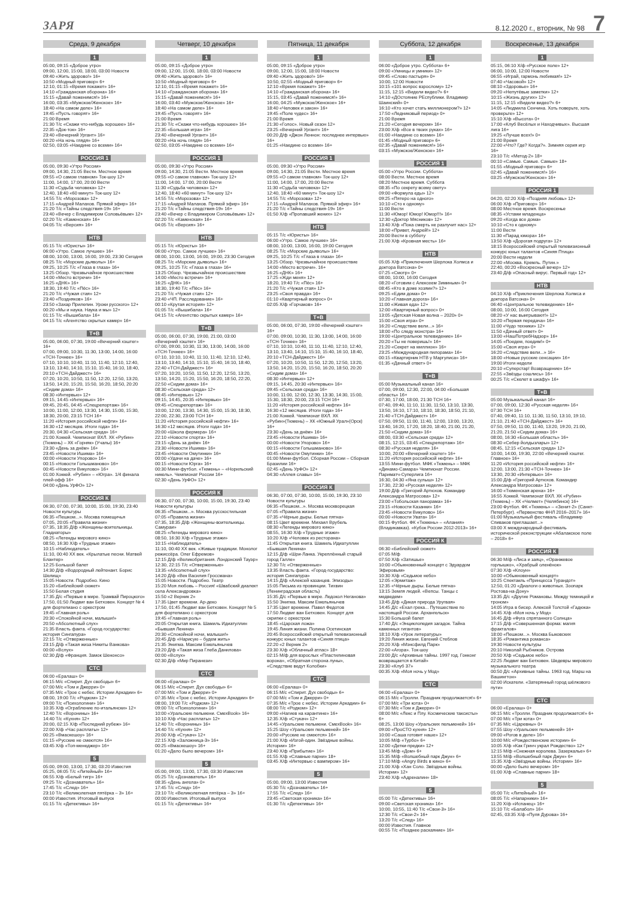ЗАРЯ
8.12.2020 г., вторник, № 98 7
Среда, 9 декабря
1
05:00, 09:15 «Доброе утро»
09:00, 12:00, 15:00, 18:00, 03:00 Новости
09:40 «Жить здорово!» 16+
10:50 «Модный приговор» 6+
12:10, 01:15 «Время покажет» 16+
14:10 «Гражданская оборона» 16+
15:15 «Давай поженимся!» 16+
16:00, 03:35 «Мужское/Женское» 16+
18:40 «На самом деле» 16+
19:45 «Пусть говорят» 16+
21:00 Время
21:30 Т/с «Скажи что-нибудь хорошее» 16+
22:35 «Док-ток» 16+
23:40 «Вечерний Ургант» 16+
00:20 «На ночь глядя» 16+
02:50, 03:05 «Наедине со всеми» 16+
РОССИЯ 1
05:00, 09:30 «Утро России»
09:00, 14:30, 21:05 Вести. Местное время
09:55 «О самом главном» Ток-шоу 12+
11:00, 14:00, 17:00, 20:00 Вести
11:30 «Судьба человека» 12+
12:40, 18:40 «60 минут» Ток-шоу 12+
14:55 Т/с «Морозова» 12+
17:15 «Андрей Малахов. Прямой эфир» 16+
21:20 Т/с «Тайны следствия-19» 16+
23:40 «Вечер с Владимиром Соловьёвым» 12+
02:20 Т/с «Каменская» 16+
04:05 Т/с «Версия» 16+
НТВ
05:15 Т/с «Юристы» 16+
06:00 «Утро. Самое лучшее» 16+
08:00, 10:00, 13:00, 16:00, 19:00, 23:30 Сегодня
08:25 Т/с «Морские дьяволы» 16+
09:25, 10:25 Т/с «Глаза в глаза» 16+
13:25 Обзор. Чрезвычайное происшествие
14:00 «Место встречи» 16+
16:25 «ДНК» 16+
18:30, 19:40 Т/с «Пёс» 16+
21:20 Т/с «Чужая стая» 12+
23:40 «Поздняков» 16+
23:50 «Захар Прилепин. Уроки русского» 12+
00:20 «Мы и наука. Наука и мы» 12+
01:15 Т/с «Вышибала» 16+
04:15 Т/с «Агентство скрытых камер» 16+
Т+В
05:00, 06:00, 07:30, 19:00 «Вечерний хэштег» 16+
07:00, 09:00, 10:30, 11:30, 13:00, 14:00, 16:00 «ТСН-Точнее» 16+
07:10, 10:10, 10:40, 11:10, 11:40, 12:10, 12:40, 13:10, 13:40, 14:10, 15:10, 15:40, 16:10, 18:40, 20:10 «ТСН-Дайджест» 16+
07:20, 10:20, 10:50, 11:50, 12:20, 12:50, 13:20, 13:50, 14:20, 15:20, 15:50, 16:20, 18:50, 20:20 «Сидим дома» 16+
08:30 «Интервью» 12+
09:15, 14:45 «Интервью» 16+
09:45, 20:45, 04:45 «Спецрепортаж» 16+
10:00, 11:00, 12:00, 13:30, 14:30, 15:00, 15:30, 18:30, 20:00, 23:15 ТСН 16+
11:20 «История российской нефти» 16+
16:30 «12 месяцев. Итоги года» 16+
20:30, 04:30 «Сельская среда» 16+
21:00 Хоккей. Чемпионат ВХЛ. ХК «Рубин» (Тюмень) – ХК «Горняк» (Учалы) 16+
23:30 «День за днём» 16+
23:45 «Новости Ишима» 16+
00:00 «Новости Упорово» 16+
00:15 «Новости Голышманово» 16+
00:45 «Новости Викулово» 16+
01:00 Хоккей. «Рубин» – «Югра». 1/4 финала плей-офф 16+
04:00 «День УрФО» 12+
РОССИЯ К
06:30, 07:00, 07:30, 10:00, 15:00, 19:30, 23:40 Новости культуры
06:35 «Пешком...». Москва помещичья
07:05, 20:05 «Правила жизни»
07:35, 18:35 Д/ф «Женщины-воительницы. Гладиаторы»
08:25 «Легенды мирового кино»
08:50, 16:30 Х/ф «Трудные этажи»
10:15 «Наблюдатель»
11:10, 00:40 ХХ век. «Крылатые песни. Матвей Блантер»
12:25 Большой балет
14:30 Д/ф «Водородный лейтенант. Борис Шелищ»
15:05 Новости. Подробно. Кино
15:20 «Библейский сюжет»
15:50 Белая студия
17:35 Д/с «Первые в мире. Трамвай Пироцкого»
17:50, 01:50 Людвиг ван Бетховен. Концерт № 4 для фортепиано с оркестром
19:45 «Главная роль»
20:30 «Спокойной ночи, малыши!»
20:50 «Абсолютный слух»
21:35 Власть факта. «Город-государство: история Сингапура»
22:15 Т/с «Отверженные»
23:15 Д/ф «Такая жиза Никиты Ванкова»
00:00 «Вслух»
02:30 Д/ф «Франция. Замок Шенонсо»
СТС
06:00 «Ералаш» 0+
06:15 М/с «Спирит. Дух свободы» 6+
07:00 М/с «Том и Джерри» 0+
07:35 М/с «Трое с небес. Истории Аркадии» 6+
08:00, 19:00 Т/с «Родком» 12+
09:00 Т/с «Психологини» 16+
10:35 Х/ф «Ограбление по-итальянски» 12+
12:40 Т/с «Воронины» 16+
14:40 Т/с «Кухня» 12+
20:00, 02:15 Х/ф «Последний рубеж» 16+
22:00 Х/ф «Час расплаты» 12+
00:25 «Вмаскешоу» 16+
01:15 «Русские не смеются» 16+
03:45 Х/ф «Топ-менеджер» 16+
5
05:00, 09:00, 13:00, 17:30, 03:20 Известия
05:25, 06:05 Т/с «Литейный» 16+
06:55 Х/ф «Белый тигр» 16+
09:25 Т/с «Дознаватель» 16+
17:45 Т/с «След» 16+
23:10 Т/с «Великолепная пятёрка – 3» 16+
00:00 Известия. Итоговый выпуск
01:15 Т/с «Детективы» 16+
Четверг, 10 декабря
1
05:00, 09:15 «Доброе утро»
09:00, 12:00, 15:00, 18:00, 03:00 Новости
09:40 «Жить здорово!» 16+
10:50 «Модный приговор» 6+
12:10, 01:15 «Время покажет» 16+
14:10 «Гражданская оборона» 16+
15:15 «Давай поженимся!» 16+
16:00, 03:40 «Мужское/Женское» 16+
18:40 «На самом деле» 16+
19:45 «Пусть говорят» 16+
21:00 Время
21:30 Т/с «Скажи что-нибудь хорошее» 16+
22:35 «Большая игра» 16+
23:40 «Вечерний Ургант» 16+
00:20 «На ночь глядя» 16+
02:50, 03:05 «Наедине со всеми» 16+
РОССИЯ 1
05:00, 09:30 «Утро России»
09:00, 14:30, 21:05 Вести. Местное время
09:55 «О самом главном» Ток-шоу 12+
11:00, 14:00, 17:00, 20:00 Вести
11:30 «Судьба человека» 12+
12:40, 18:40 «60 минут» Ток-шоу 12+
14:55 Т/с «Морозова» 12+
17:15 «Андрей Малахов. Прямой эфир» 16+
21:20 Т/с «Тайны следствия-19» 16+
23:40 «Вечер с Владимиром Соловьёвым» 12+
02:20 Т/с «Каменская» 16+
04:05 Т/с «Версия» 16+
НТВ
05:15 Т/с «Юристы» 16+
06:00 «Утро. Самое лучшее» 16+
08:00, 10:00, 13:00, 16:00, 19:00, 23:30 Сегодня
08:25 Т/с «Морские дьяволы» 16+
09:25, 10:25 Т/с «Глаза в глаза» 16+
13:25 Обзор. Чрезвычайное происшествие
14:00 «Место встречи» 16+
16:25 «ДНК» 16+
18:30, 19:40 Т/с «Пёс» 16+
21:20 Т/с «Чужая стая» 12+
23:40 «ЧП. Расследование» 16+
00:10 «Крутая история» 12+
01:05 Т/с «Вышибала» 16+
04:15 Т/с «Агентство скрытых камер» 16+
Т+В
05:00, 06:00, 07:30, 19:00, 21:00, 03:00 «Вечерний хэштег» 16+
07:00, 09:00, 10:30, 11:30, 13:00, 14:00, 16:00 «ТСН-Точнее» 16+
07:10, 10:10, 10:40, 11:10, 11:40, 12:10, 12:40, 13:10, 13:40, 14:10, 15:10, 15:40, 16:10, 18:40, 22:40 «ТСН-Дайджест» 16+
07:20, 10:20, 10:50, 11:50, 12:20, 12:50, 13:20, 13:50, 14:20, 15:20, 15:50, 16:20, 18:50, 22:20, 22:50 «Сидим дома» 16+
08:30 «Сельская среда» 12+
08:45 «Интервью» 12+
09:15, 14:45, 20:35 «Интервью» 16+
09:45 «Спецрепортаж» 16+
10:00, 12:00, 13:30, 14:30, 15:00, 15:30, 18:30, 22:00, 22:30, 23:00 ТСН 16+
11:20 «История российской нефти» 16+
16:30 «12 месяцев. Итоги года» 16+
20:00 «Школа фермера» 16+
22:10 «Новости спорта» 16+
23:15 «День за днём» 16+
23:30 «Новости Ишима» 16+
23:45 «Новости Омутинки» 16+
00:00 «Удачи на даче» 16+
00:15 «Новости Юрга» 16+
00:30 Мини-футбол. «Тюмень» – «Норильский никель». Чемпионат России 16+
02:30 «День УрФО» 12+
РОССИЯ К
06:30, 07:00, 07:30, 10:00, 15:00, 19:30, 23:40 Новости культуры
06:35 «Пешком...». Москва русскостильная
07:05 «Правила жизни»
07:35, 18:35 Д/ф «Женщины-воительницы. Самураи»
08:25 «Легенды мирового кино»
08:50, 16:30 Х/ф «Трудные этажи»
10:15 «Наблюдатель»
11:10, 00:40 ХХ век. «Живые традиции. Монолог режиссёра. Олег Ефремов»
12:15 Д/ф «Великобритания. Лондонский Тауэр»
12:30, 22:15 Т/с «Отверженные»
13:35 «Абсолютный слух»
14:20 Д/ф «Век Василия Гроссмана»
15:05 Новости. Подробно. Театр
15:20 Моя любовь – Россия! «Швабский диалект села Александровка»
15:50 «2 Верник 2»
17:35 Цвет времени. Ар-деко
17:50, 01:45 Людвиг ван Бетховен. Концерт № 5 для фортепиано с оркестром
19:45 «Главная роль»
20:05 Открытая книга. Шамиль Идиатуллин «Бывшая Ленина»
20:30 «Спокойной ночи, малыши!»
20:45 Д/ф «Нарисую – будем жить»
21:35 Энигма. Максим Емельянычев
23:20 Д/ф «Такая жиза Глеба Данилова»
00:00 «Вслух»
02:30 Д/ф «Мир Пиранези»
СТС
06:00 «Ералаш» 0+
06:15 М/с «Спирит. Дух свободы» 6+
07:00 М/с «Том и Джерри» 0+
07:35 М/с «Трое с небес. Истории Аркадии» 6+
08:00, 19:00 Т/с «Родком» 12+
09:00 Т/с «Психологини» 16+
10:00 «Уральские пельмени. СмехBook» 16+
10:10 Х/ф «Час расплаты» 12+
12:40 Т/с «Воронины» 16+
14:40 Т/с «Кухня» 12+
20:00 Х/ф «Стукач» 12+
22:15 Х/ф «Заложница-3» 16+
00:25 «Вмаскешоу» 16+
01:20 «Дело было вечером» 16+
5
05:00, 09:00, 13:00, 17:30, 03:30 Известия
05:25 Т/с «Дознаватель» 16+
08:35 «День ангела» 0+
17:45 Т/с «След» 16+
23:10 Т/с «Великолепная пятёрка – 3» 16+
00:00 Известия. Итоговый выпуск
01:15 Т/с «Детективы» 16+
Пятница, 11 декабря
1
05:00, 09:15 «Доброе утро»
09:00, 12:00, 15:00, 18:00 Новости
09:40 «Жить здорово!» 16+
10:50, 02:55 «Модный приговор» 6+
12:10 «Время покажет» 16+
14:10 «Гражданская оборона» 16+
15:15, 03:45 «Давай поженимся!» 16+
16:00, 04:25 «Мужское/Женское» 16+
18:40 «Человек и закон» 16+
19:45 «Поле чудес» 16+
21:00 Время
21:30 «Голос». Новый сезон 12+
23:25 «Вечерний Ургант» 16+
00:20 Д/ф «Джон Леннон: последнее интервью» 16+
01:25 «Наедине со всеми» 16+
РОССИЯ 1
05:00, 09:30 «Утро России»
09:00, 14:30, 21:05 Вести. Местное время
09:55 «О самом главном» Ток-шоу 12+
11:00, 14:00, 17:00, 20:00 Вести
11:30 «Судьба человека» 12+
12:40, 18:40 «60 минут» Ток-шоу 12+
14:55 Т/с «Морозова» 12+
17:15 «Андрей Малахов. Прямой эфир» 16+
21:20 Т/с «Тайны следствия-19» 16+
01:50 Х/ф «Пропавший жених» 12+
НТВ
05:15 Т/с «Юристы» 16+
06:00 «Утро. Самое лучшее» 16+
08:00, 10:00, 13:00, 16:00, 19:00 Сегодня
08:25 Т/с «Морские дьяволы» 16+
09:25, 10:25 Т/с «Глаза в глаза» 16+
13:25 Обзор. Чрезвычайное происшествие
14:00 «Место встречи». 16+
16:25 «ДНК» 16+
17:25 «Жди меня» 12+
18:20, 19:40 Т/с «Пёс» 16+
21:20 Т/с «Чужая стая» 12+
23:25 «Своя правда» 16+
01:10 «Квартирный вопрос» 0+
02:05 Х/ф «Горчаков» 16+
Т+В
05:00, 06:00, 07:30, 19:00 «Вечерний хэштег» 16+
07:00, 09:00, 10:30, 11:30, 13:00, 14:00, 16:00 «ТСН-Точнее» 16+
07:10, 10:10, 10:40, 11:10, 11:40, 12:10, 12:40, 13:10, 13:40, 14:10, 15:10, 15:40, 16:10, 18:40, 20:10 «ТСН-Дайджест» 16+
07:20, 10:20, 10:50, 11:50, 12:20, 12:50, 13:20, 13:50, 14:20, 15:20, 15:50, 16:20, 18:50, 20:20 «Сидим дома» 16+
08:30 «Интервью» 12+
09:15, 14:45, 20:30 «Интервью» 16+
09:45 «Сельская среда» 16+
10:00, 11:00, 12:00, 12:30, 13:30, 14:30, 15:00, 15:30, 18:30, 20:00, 23:15 ТСН 16+
11:20 «История российской нефти» 16+
16:30 «12 месяцев. Итоги года» 16+
21:00 Хоккей. Чемпионат ВХЛ. ХК «Рубин»(Тюмень) – ХК «Южный Урал»(Орск) 16+
23:30 «День за днём» 16+
23:45 «Новости Ишима» 16+
00:00 «Новости Упорово» 16+
00:15 «Новости Голышманово» 16+
00:45 «Новости Омутинки» 16+
01:00 Мини-футбол. Сборная России – Сборная Бразилии 16+
02:45 «День УрФО» 12+
04:30 «Аллея славы» 16+
РОССИЯ К
06:30, 07:00, 07:30, 10:00, 15:00, 19:30, 23:10 Новости культуры
06:35 «Пешком...». Москва москворецкая
07:05 «Правила жизни»
07:35 «Чёрные дыры. Белые пятна»
08:15 Цвет времени. Михаил Врубель
08:30 «Легенды мирового кино»
08:55, 16:30 Х/ф «Трудные этажи»
10:20 Х/ф «Человек из ресторана»
11:45 Открытая книга. Шамиль Идиатуллин «Бывшая Ленина»
12:15 Д/ф «Шри-Ланка. Укреплённый старый город Галле»
12:30 Т/с «Отверженные»
13:35 Власть факта. «Город-государство: история Сингапура»
14:15 Д/ф «Алексей казанцев. Эпизоды»
15:05 Письма из провинции. Тихвин (Ленинградская область)
15:35 Д/с «Первые в мире. Ледокол Неганова»
15:50 Энигма. Максим Емельянычев
17:35 Цвет времени. Павел Федотов
17:50 Людвиг ван Бетховен. Концерт для скрипки с оркестром
18:45 «Царская ложа»
19:45 Линия жизни. Полина Осетинская
20:45 Всероссийский открытый телевизионный конкурс юных талантов «Синяя птица»
22:20 «2 Верник 2»
23:30 Х/ф «Облачный атлас» 18+
02:15 М/ф для взрослых «Пластилиновая ворона», «Обратная сторона луны», «Следствие ведут Колобки»
СТС
06:00 «Ералаш» 0+
06:15 М/с «Спирит. Дух свободы» 6+
07:00 М/с «Том и Джерри» 0+
07:35 М/с «Трое с небес. Истории Аркадии» 6+
08:00 Т/с «Родком» 12+
09:00 «Нагиев на карантине» 16+
12:35 Х/ф «Стукач» 12+
14:45 «Уральские пельмени. СмехBook» 16+
15:25 Шоу «Уральских пельменей» 16+
20:00 «Русские не смеются» 16+
21:00 Х/ф «Изгой-один. Звёздные войны. Истории» 16+
23:40 Х/ф «Прибытие» 16+
01:55 Х/ф «Славные парни» 18+
03:45 Х/ф «Интервью с вампиром» 16+
5
05:00, 09:00, 13:00 Известия
05:30 Т/с «Дознаватель» 16+
17:55 Т/с «След» 16+
23:45 «Светская хроника» 16+
01:30 Т/с «Детективы» 16+
Суббота, 12 декабря
1
06:00 «Доброе утро. Суббота» 6+
09:00 «Умницы и умники» 12+
09:45 «Слово пастыря» 0+
10:00, 12:00 Новости
10:15 «101 вопрос взрослому» 12+
11:15, 12:15 «Видели видео?» 6+
14:10 «ДОстояние РЕспублики. Владимир Шаинский» 0+
16:10 «Кто хочет стать миллионером?» 12+
17:50 «Ледниковый период» 0+
21:00 Время
21:20 «Сегодня вечером» 16+
23:00 Х/ф «Все в твоих руках» 16+
01:00 «Наедине со всеми» 16+
01:45 «Модный приговор» 6+
02:35 «Давай поженимся!» 16+
03:15 «Мужское/Женское» 16+
РОССИЯ 1
05:00 «Утро России. Суббота»
08:00 Вести. Местное время
08:20 Местное время. Суббота
08:35 «По секрету всему свету»
09:00 «Формула еды» 12+
09:25 «Пятеро на одного»
10:10 «Сто к одному»
11:00 Вести
11:30 «Юмор! Юмор! Юмор!!!» 16+
12:30 «Доктор Мясников» 12+
13:40 Х/ф «Пока смерть не разлучит нас» 12+
18:00 «Привет, Андрей!» 12+
20:00 Вести в субботу
21:00 Х/ф «Кровная месть» 16+
НТВ
05:05 Х/ф «Приключения Шерлока Холмса и доктора Ватсона» 0+
07:25 «Смотр» 0+
08:00, 10:00, 16:00 Сегодня
08:20 «Готовим с Алексеем Зиминым» 0+
08:45 «Кто в доме хозяин?» 12+
09:25 «Едим дома» 0+
10:20 «Главная дорога» 16+
11:00 «Живая еда» 12+
12:00 «Квартирный вопрос» 0+
13:05 «Детская Новая волна – 2020» 0+
15:00 «Своя игра» 0+
16:20 «Следствие вели...» 16+
18:00 «По следу монстра» 16+
19:00 «Центральное телевидение» 16+
20:20 «Ты не поверишь!» 16+
21:20 «Секрет на миллион» 16+
23:25 «Международная пилорама» 16+
00:15 «Квартирник НТВ у Маргулиса» 16+
01:35 «Дачный ответ» 0+
Т+В
05:00 Музыкальный канал 16+
07:00, 09:00, 12:30, 22:00, 04:00 «Большая область» 16+
07:30, 17:00, 18:00, 21:30 ТСН 16+
07:40, 09:40, 11:10, 11:30, 11:50, 13:10, 13:30, 13:50, 16:10, 17:10, 18:10, 18:30, 18:50, 21:10, 21:40 «ТСН-Дайджест» 16+
07:50, 09:50, 11:00, 11:40, 12:00, 13:00, 13:20, 13:40, 16:20, 17:20, 18:20, 18:40, 21:00, 21:20, 21:50 «Сидим дома» 16+
08:00, 03:30 «Сельская среда» 12+
08:15, 12:15, 03:45 «Спецрепортаж» 16+
08:30 «Русская неделя» 16+
10:00, 20:00 «Вечерний хэштег» 16+
11:20 «История российской нефти» 16+
13:55 Мини-футбол. МФК «Тюмень» – МФК «Динамо-Самара» Чемпионат России. Париматч-Суперлига 16+
16:30, 04:30 «Яна сулыш» 12+
17:30, 22:30 «Русская неделя» 12+
19:00 Д/ф «Григорий Артюхов. Командир Александра Матросова» 12+
23:00 «Тобольская панорама» 16+
23:15 «Новости Казанки» 16+
23:45 «Новости Викулово» 16+
00:00 «Новости Увата» 16+
00:15 Футбол. ФК «Тюмень» – «Алания» (Владикавказ). «Кубок России 2012-2013» 16+
РОССИЯ К
06:30 «Библейский сюжет»
07:05 М/ф
07:50 Х/ф «Затишье»
10:00 «Обыкновенный концерт с Эдуардом Эфировым»
10:30 Х/ф «Седьмое небо»
12:05 «Эрмитаж»
12:35 «Чёрные дыры. Белые пятна»
13:15 Земля людей. «Вепсы. Танцы с медведем»
13:45 Д/ф «Дикая природа Уругвая»
14:45 Д/с «Ехал грека... Путешествие по настоящей России. Архангельск»
15:30 Большой балет
17:40 Д/с «Энциклопедия загадок. Тайна каменных гигантов»
18:10 Х/ф «Урок литературы»
19:20 Линия жизни. Евгений Стеблов
20:20 Х/ф «Мэнсфилд Парк»
22:00 «Агора». Ток-шоу
23:00 Д/с «Архивные тайны. 1997 год. Гонконг возвращается в Китай»
23:30 «Клуб 37»
00:35 Х/ф «Моя ночь у Мод»
СТС
06:00 «Ералаш» 0+
06:15 М/с «Тролли. Праздник продолжается!» 6+
07:00 М/с «Три кота» 0+
07:30 М/с «Том и Джерри» 0+
08:00 М/с «Лекс и Плу. Космические таксисты» 6+
08:25, 13:00 Шоу «Уральских пельменей» 16+
09:00 «ПроСТО кухня» 12+
10:00 «Саша готовит наше» 12+
10:05 М/ф «Турбо» 6+
12:00 «Детки-предки» 12+
13:45 М/ф «Дом» 6+
15:35 М/ф «Волшебный парк Джун» 6+
17:10 М/ф «Angry Birds в кино» 6+
21:00 Х/ф «Хан Соло. Звёздные войны. Истории» 12+
23:40 Х/ф «Адреналин» 18+
5
05:00 Т/с «Детективы» 16+
09:00 «Светская хроника» 16+
10:00, 10:55, 11:40 Т/с «Свои-3» 16+
12:30 Т/с «Свои-2» 16+
13:20 Т/с «След» 16+
00:00 Известия. Главное
00:55 Т/с «Позднее раскаяние» 16+
Воскресенье, 13 декабря
1
05:15, 06:10 Х/ф «Русское поле» 12+
06:00, 10:00, 12:00 Новости
06:55 «Играй, гармонь любимая!» 12+
07:40 «Часовой» 12+
08:10 «Здоровье» 16+
09:20 «Непутёвые заметки» 12+
10:15 «Жизнь других» 12+
11:15, 12:15 «Видели видео?» 6+
14:05 «Людмила Сенчина. Хоть поверьте, хоть проверьте» 12+
15:10 Х/ф «Высота» 0+
17:00 «Клуб Весёлых и Находчивых». Высшая лига 16+
19:25 «Лучше всех!» 0+
21:00 Время
22:00 «Что? Где? Когда?». Зимняя серия игр 16+
23:10 Т/с «Метод-2» 18+
00:10 «Самые. Самые. Самые» 18+
01:55 «Модный приговор» 6+
02:45 «Давай поженимся!» 16+
03:25 «Мужское/Женское» 16+
РОССИЯ 1
04:20, 02:20 Х/ф «Поздняя любовь» 12+
06:00 Х/ф «Приговор» 16+
08:00 Местное время. Воскресенье
08:35 «Устами младенца»
09:20 «Когда все дома»
10:10 «Сто к одному»
11:00 Вести
11:30 «Парад юмора» 16+
13:50 Х/ф «Дорогая подруга» 12+
18:15 Всероссийский открытый телевизионный конкурс юных талантов «Синяя Птица»
20:00 Вести недели
22:00 «Москва. Кремль. Путин.»
22:40, 00:20 «Воскресный вечер» 12+
23:40 Д/ф «Опасный вирус. Первый год» 12+
НТВ
04:10 Х/ф «Приключения Шерлока Холмса и доктора Ватсона» 0+
06:40 «Центральное телевидение» 16+
08:00, 10:00, 16:00 Сегодня
08:20 «У нас выигрывают!» 12+
10:20 «Первая передача» 16+
11:00 «Чудо техники» 12+
11:50 «Дачный ответ» 0+
13:00 «НашПотребНадзор» 16+
14:05 «Поедем, поедим!» 0+
15:00 «Своя игра» 0+
16:20 «Следствие вели...» 16+
18:00 «Новые русские сенсации» 16+
19:00 Итоги недели
20:10 «Суперстар! Возвращение» 16+
22:55 «Звёзды сошлись» 16+
00:25 Т/с «Скелет в шкафу» 16+
Т+В
05:00 Музыкальный канал 16+
07:00, 09:00, 12:30 «Русская неделя» 16+
07:30 ТСН 16+
07:40, 09:40, 11:10, 11:30, 11:50, 13:10, 19:10, 21:10, 21:40 «ТСН-Дайджест» 16+
07:50, 09:50, 11:00, 11:40, 13:20, 19:20, 21:00, 21:20, 21:50 «Сидим дома» 16+
08:00, 16:30 «Большая область» 16+
08:30 «Себер йолдызлары» 12+
08:45, 12:15 «Сельская среда» 12+
10:00, 14:00, 19:30, 22:00 «Вечерний хэштег. Главное» 16+
11:20 «История российской нефти» 16+
12:00, 13:00, 21:30 «ТСН-Точнее» 16+
13:30, 20:30 «Интервью» 16+
15:00 Д/ф «Григорий Артюхов. Командир Александра Матросова» 12+
16:00 «Тюменская арена» 16+
16:55 Хоккей. Чемпионат ВХЛ. ХК «Рубин» (Тюмень) – ХК «Челмет» (Челябинск) 16+
23:00 Футбол. ФК «Тюмень» – «Зенит-2» (Санкт-Петербург). «Первенство ФНЛ 2016–2017» 16+
01:00 Музыкальный фестиваль «Владимир Спиваков приглашает...»
03:00 Х международный фестиваль исторической реконструкции «Абалакское поле – 2018» 6+
РОССИЯ К
06:30 М/ф «Лиса и заяц», «Оранжевое горлышко», «Храбрый оленёнок»
07:30 Х/ф «Клоун»
10:00 «Обыкновенный концерт»
10:25 Спектакль «Принцесса Турандот»
12:50, 01:20 «Диалоги о животных. Зоопарк Ростова-на-Дону»
13:35 Д/с «Другие Романовы. Между темницей и троном»
14:05 Игра в бисер. Алексей Толстой «Гадюка»
14:45 Х/ф «Моя ночь у Мод»
16:45 Д/ф «Фуга спрятанного Солнца»
17:15 Д/ф «Совершенная форма: магия фракталов»
18:00 «Пешком...». Москва Быковских
18:35 «Романтика романса»
19:30 Новости культуры
20:10 Николай Рыбников. Острова
20:50 Х/ф «Седьмое небо»
22:25 Людвиг ван Бетховен. Шедевры мирового музыкального театра
00:50 Д/с «Архивные тайны. 1963 год. Марш на Вашингтон»
02:00 Искатели. «Затерянный город шёлкового пути»
СТС
06:00 «Ералаш» 0+
06:15 М/с «Тролли. Праздник продолжается!» 6+
07:00 М/с «Три кота» 0+
07:35 М/с «Царевны» 0+
07:55 Шоу «Уральских пельменей» 16+
09:00 «Рогов в деле» 16+
10:00 М/с «Рождественские истории» 6+
10:05 Х/ф «Как Гринч украл Рождество» 12+
12:15 М/ф «Снежная королева. Зазеркалье» 6+
13:55 М/ф «Волшебный парк Джун» 6+
15:35 Х/ф «Звёздные войны. Истории» 16+
00:00 «Дело было вечером» 16+
01:00 Х/ф «Славные парни» 18+
5
05:00 Т/с «Литейный» 16+
08:05 Т/с «Напарники» 16+
11:20 Х/ф «Испанец» 16+
15:10 Т/с «Балабол» 16+
02:45, 03:35 Х/ф «Пуля Дурова» 16+